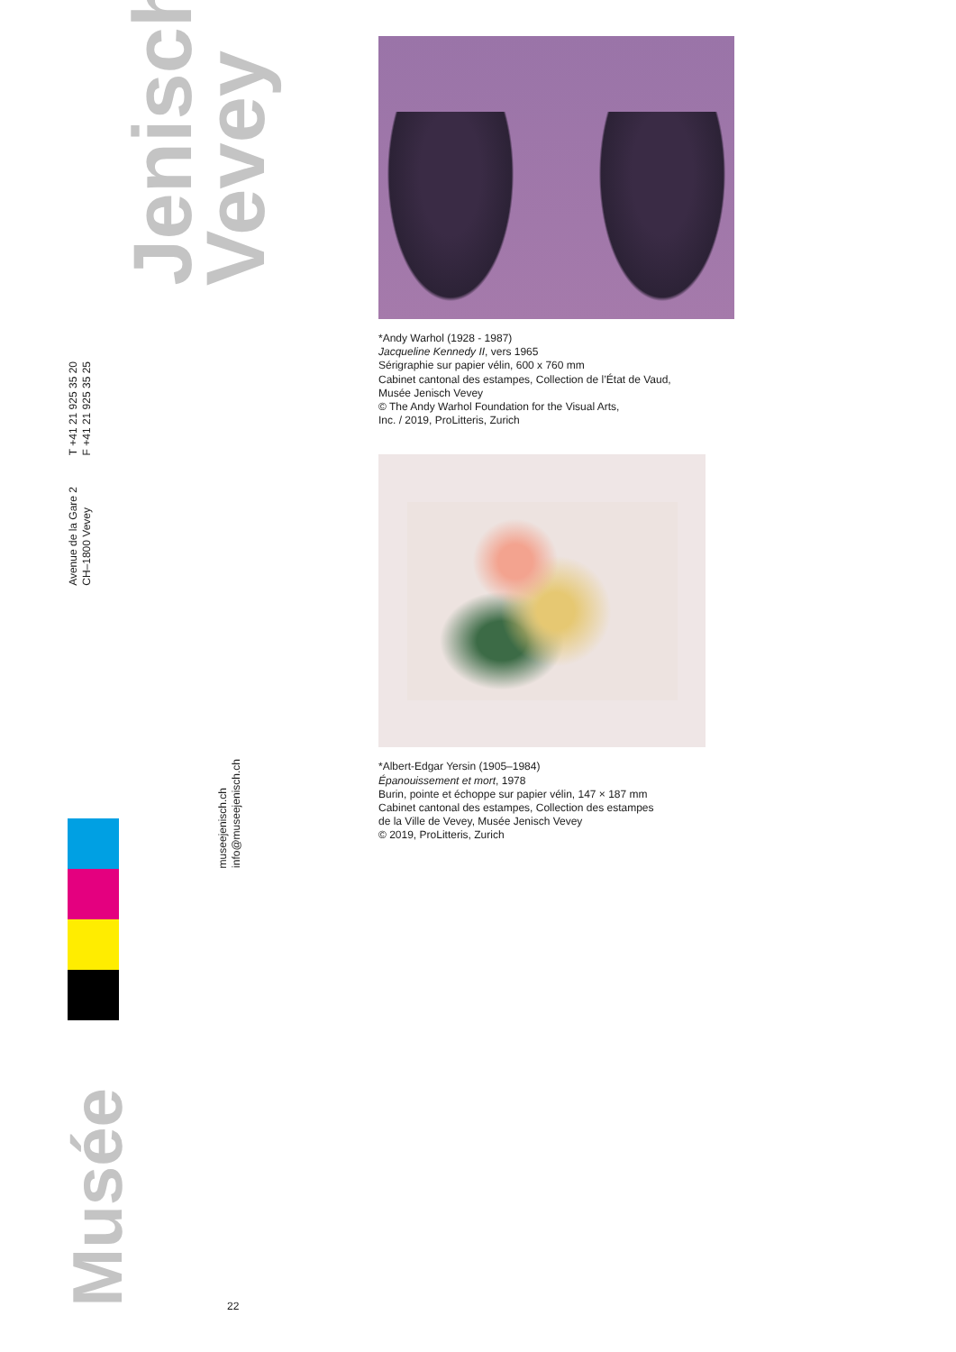Jenisch
Vevey
T +41 21 925 35 20
F +41 21 925 35 25
Avenue de la Gare 2
CH–1800 Vevey
museejenisch.ch
info@museejenisch.ch
Musée
22
*Andy Warhol (1928 - 1987)
Jacqueline Kennedy II, vers 1965
Sérigraphie sur papier vélin, 600 x 760 mm
Cabinet cantonal des estampes, Collection de l’État de Vaud,
Musée Jenisch Vevey
© The Andy Warhol Foundation for the Visual Arts,
Inc. / 2019, ProLitteris, Zurich
*Albert-Edgar Yersin (1905–1984)
Épanouissement et mort, 1978
Burin, pointe et échoppe sur papier vélin, 147 × 187 mm
Cabinet cantonal des estampes, Collection des estampes
de la Ville de Vevey, Musée Jenisch Vevey
© 2019, ProLitteris, Zurich